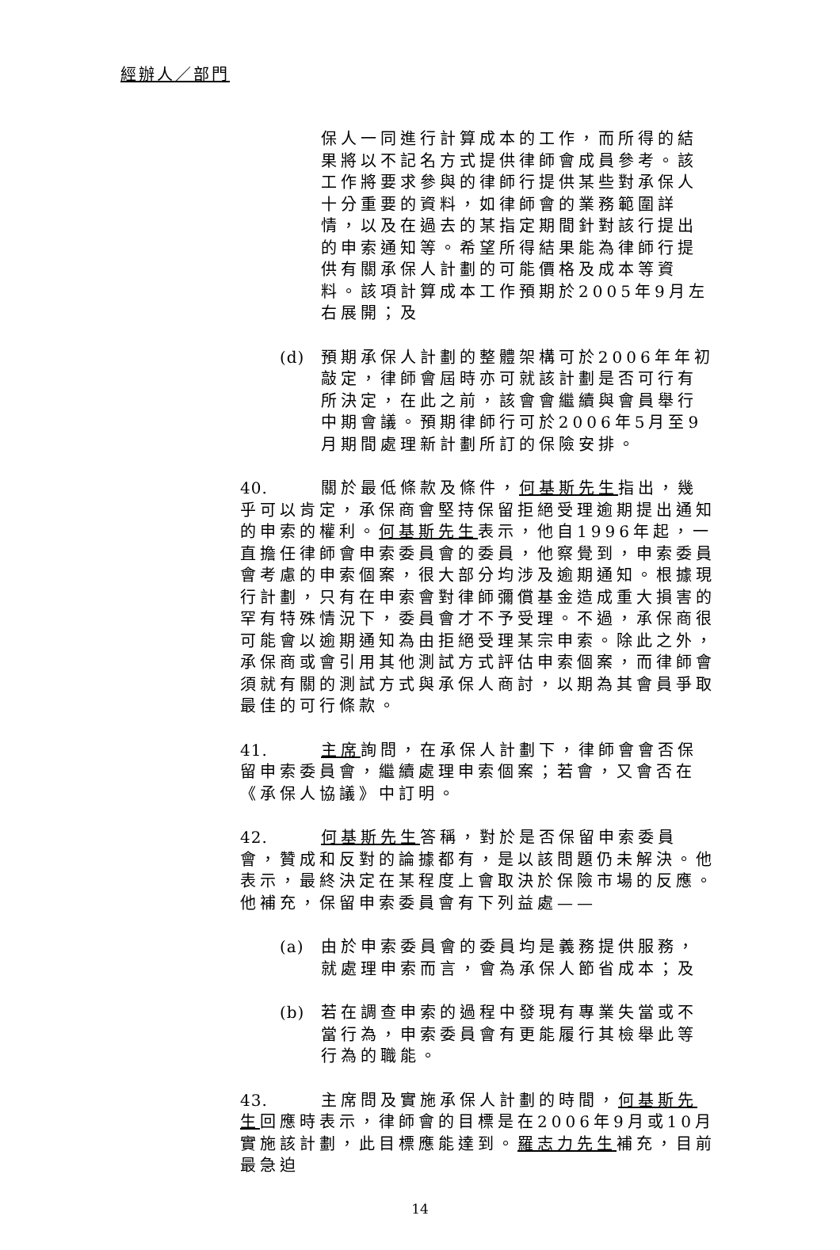經辦人／部門
保人一同進行計算成本的工作，而所得的結果將以不記名方式提供律師會成員參考。該工作將要求參與的律師行提供某些對承保人十分重要的資料，如律師會的業務範圍詳情，以及在過去的某指定期間針對該行提出的申索通知等。希望所得結果能為律師行提供有關承保人計劃的可能價格及成本等資料。該項計算成本工作預期於2005年9月左右展開；及
(d) 預期承保人計劃的整體架構可於2006年年初敲定，律師會屆時亦可就該計劃是否可行有所決定，在此之前，該會會繼續與會員舉行中期會議。預期律師行可於2006年5月至9月期間處理新計劃所訂的保險安排。
40. 關於最低條款及條件，何基斯先生指出，幾乎可以肯定，承保商會堅持保留拒絕受理逾期提出通知的申索的權利。何基斯先生表示，他自1996年起，一直擔任律師會申索委員會的委員，他察覺到，申索委員會考慮的申索個案，很大部分均涉及逾期通知。根據現行計劃，只有在申索會對律師彌償基金造成重大損害的罕有特殊情況下，委員會才不予受理。不過，承保商很可能會以逾期通知為由拒絕受理某宗申索。除此之外，承保商或會引用其他測試方式評估申索個案，而律師會須就有關的測試方式與承保人商討，以期為其會員爭取最佳的可行條款。
41. 主席詢問，在承保人計劃下，律師會會否保留申索委員會，繼續處理申索個案；若會，又會否在《承保人協議》中訂明。
42. 何基斯先生答稱，對於是否保留申索委員會，贊成和反對的論據都有，是以該問題仍未解決。他表示，最終決定在某程度上會取決於保險市場的反應。他補充，保留申索委員會有下列益處——
(a) 由於申索委員會的委員均是義務提供服務，就處理申索而言，會為承保人節省成本；及
(b) 若在調查申索的過程中發現有專業失當或不當行為，申索委員會有更能履行其檢舉此等行為的職能。
43. 主席問及實施承保人計劃的時間，何基斯先生回應時表示，律師會的目標是在2006年9月或10月實施該計劃，此目標應能達到。羅志力先生補充，目前最急迫
14